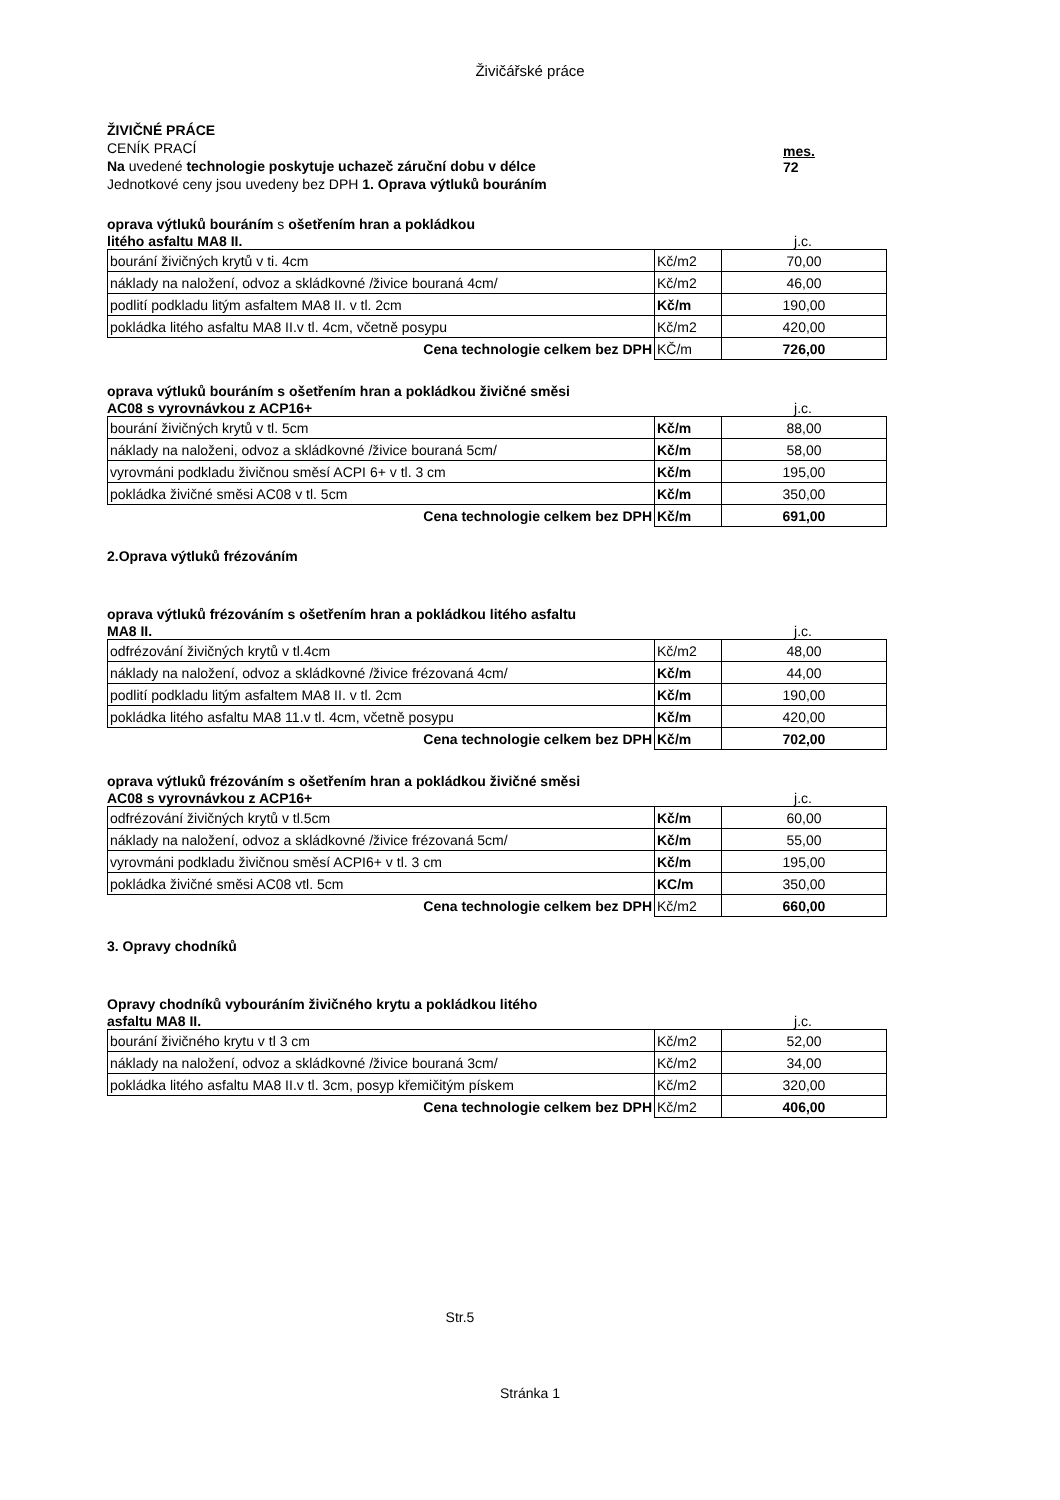Živičářské práce
ŽIVIČNÉ PRÁCE
CENÍK PRACÍ
Na uvedené technologie poskytuje uchazeč záruční dobu v délce
Jednotkové ceny jsou uvedeny bez DPH 1. Oprava výtluků bouráním
mes.
72
oprava výtluků bouráním s ošetřením hran a pokládkou
litého asfaltu MA8 II. j.c.
| bourání živičných krytů v ti. 4cm | Kč/m2 | 70,00 |
| náklady na naložení, odvoz a skládkovné /živice bouraná 4cm/ | Kč/m2 | 46,00 |
| podlití podkladu litým asfaltem MA8 II. v tl. 2cm | Kč/m | 190,00 |
| pokládka litého asfaltu MA8 II.v tl. 4cm, včetně posypu | Kč/m2 | 420,00 |
| Cena technologie celkem bez DPH | KČ/m | 726,00 |
oprava výtluků bouráním s ošetřením hran a pokládkou živičné směsi
AC08 s vyrovnávkou z ACP16+ j.c.
| bourání živičných krytů v tl. 5cm | Kč/m | 88,00 |
| náklady na naloženi, odvoz a skládkovné /živice bouraná 5cm/ | Kč/m | 58,00 |
| vyrovmáni podkladu živičnou směsí ACPI 6+ v tl. 3 cm | Kč/m | 195,00 |
| pokládka živičné směsi AC08 v tl. 5cm | Kč/m | 350,00 |
| Cena technologie celkem bez DPH | Kč/m | 691,00 |
2.Oprava výtluků frézováním
oprava výtluků frézováním s ošetřením hran a pokládkou litého asfaltu
MA8 II. j.c.
| odfrézování živičných krytů v tl.4cm | Kč/m2 | 48,00 |
| náklady na naložení, odvoz a skládkovné /živice frézovaná 4cm/ | Kč/m | 44,00 |
| podlití podkladu litým asfaltem MA8 II. v tl. 2cm | Kč/m | 190,00 |
| pokládka litého asfaltu MA8 11.v tl. 4cm, včetně posypu | Kč/m | 420,00 |
| Cena technologie celkem bez DPH | Kč/m | 702,00 |
oprava výtluků frézováním s ošetřením hran a pokládkou živičné směsi
AC08 s vyrovnávkou z ACP16+ j.c.
| odfrézování živičných krytů v tl.5cm | Kč/m | 60,00 |
| náklady na naložení, odvoz a skládkovné /živice frézovaná 5cm/ | Kč/m | 55,00 |
| vyrovmáni podkladu živičnou směsí ACPI6+ v tl. 3 cm | Kč/m | 195,00 |
| pokládka živičné směsi AC08 vtl. 5cm | KC/m | 350,00 |
| Cena technologie celkem bez DPH | Kč/m2 | 660,00 |
3. Opravy chodníků
Opravy chodníků vybouráním živičného krytu a pokládkou litého
asfaltu MA8 II. j.c.
| bourání živičného krytu v tl 3 cm | Kč/m2 | 52,00 |
| náklady na naložení, odvoz a skládkovné /živice bouraná 3cm/ | Kč/m2 | 34,00 |
| pokládka litého asfaltu MA8 II.v tl. 3cm, posyp křemičitým pískem | Kč/m2 | 320,00 |
| Cena technologie celkem bez DPH | Kč/m2 | 406,00 |
Str.5
Stránka 1